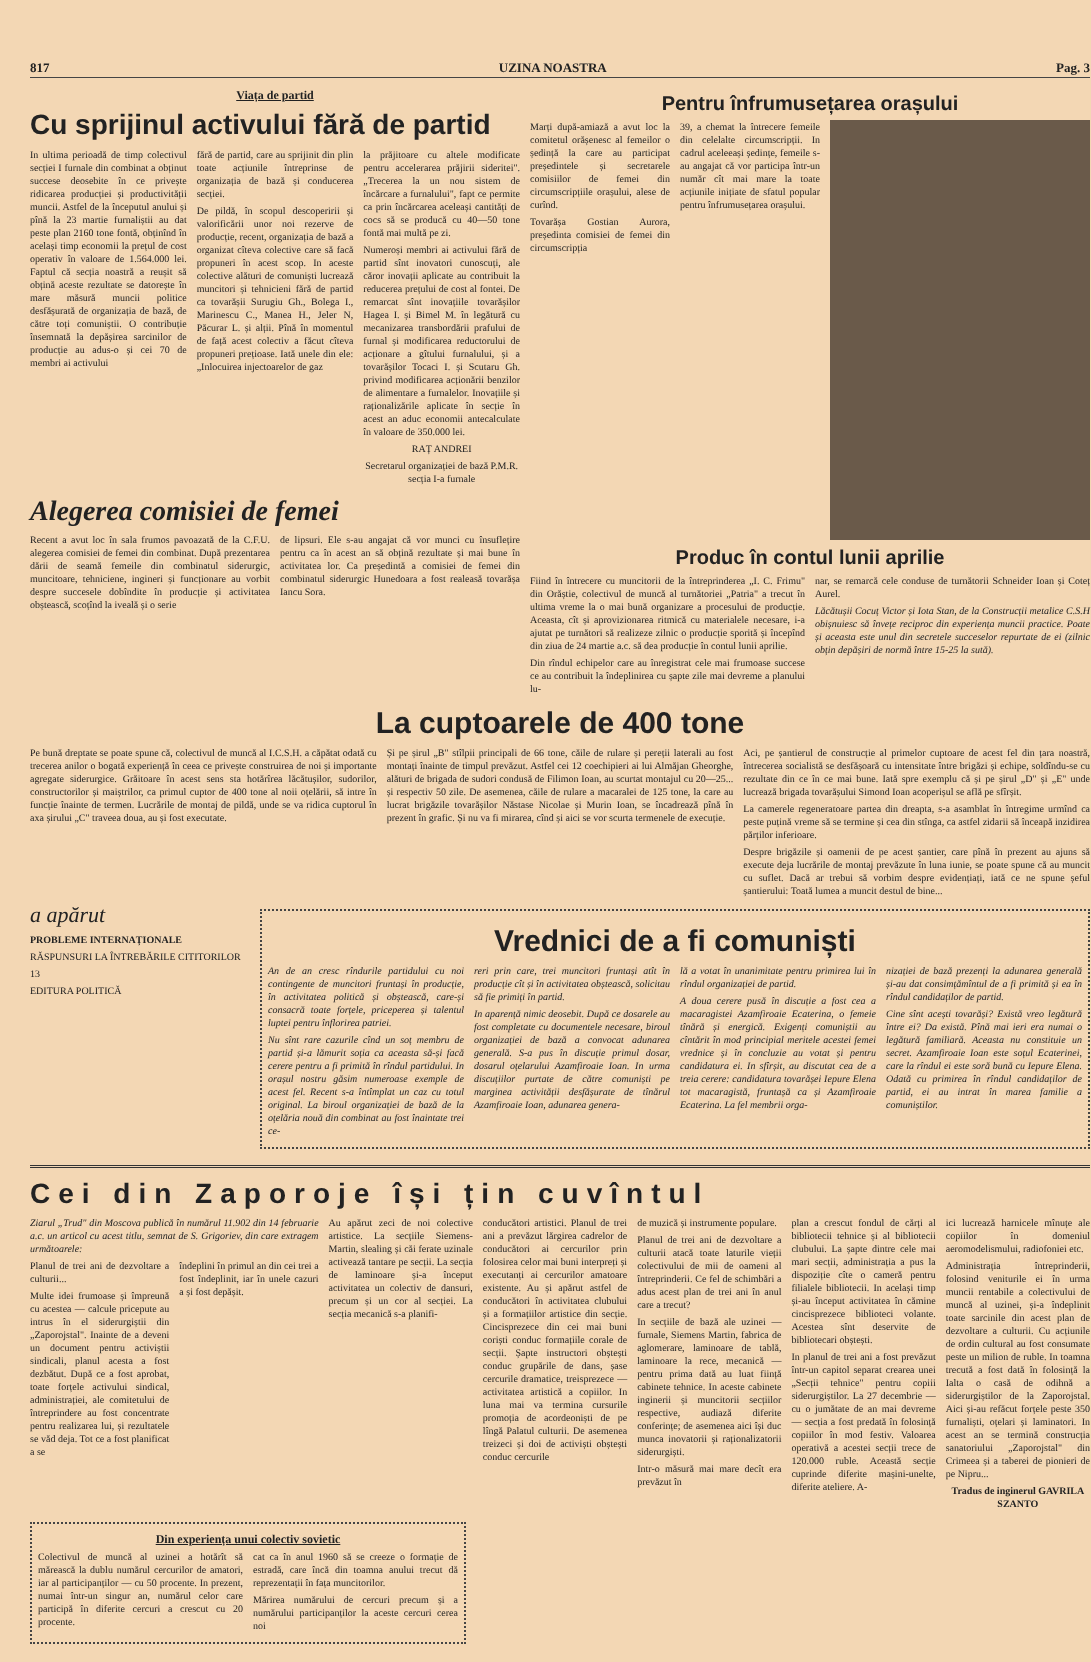817 UZINA NOASTRA Pag. 3
Viața de partid
Cu sprijinul activului fără de partid
In ultima perioadă de timp colectivul secției I furnale din combinat a obținut succese deosebite în ce privește ridicarea producției și productivității muncii. Astfel de la începutul anului și pînă la 23 martie furnaliștii au dat peste plan 2160 tone fontă, obținînd în același timp economii la prețul de cost operativ în valoare de 1.564.000 lei. Faptul că secția noastră a reușit să obțină aceste rezultate se datorește în mare măsură muncii politice desfășurată de organizația de bază, de către toți comuniștii. O contribuție însemnată la depășirea sarcinilor de producție au adus-o și cei 70 de membri ai activului
fără de partid, care au sprijinit din plin toate acțiunile întreprinse de organizația de bază și conducerea secției.
De pildă, în scopul descoperirii și valorificării unor noi rezerve de producție, recent, organizația de bază a organizat cîteva colective care să facă propuneri în acest scop. In aceste colective alături de comuniști lucrează muncitori și tehnicieni fără de partid ca tovarășii Surugiu Gh., Bolega I., Marinescu C., Manea H., Jeler N, Păcurar L. și alții. Pînă în momentul de față acest colectiv a făcut cîteva propuneri prețioase. Iată unele din ele: „Inlocuirea injectoarelor de gaz
la prăjitoare cu altele modificate pentru accelerarea prăjirii sideritei". „Trecerea la un nou sistem de încărcare a furnalului", fapt ce permite ca prin încărcarea aceleași cantități de cocs să se producă cu 40—50 tone fontă mai multă pe zi.
Numeroși membri ai activului fără de partid sînt inovatori cunoscuți, ale căror inovații aplicate au contribuit la reducerea prețului de cost al fontei. De remarcat sînt inovațiile tovarășilor Hagea I. și Bimel M. în legătură cu mecanizarea transbordării prafului de furnal și modificarea reductorului de acționare a gîtului furnalului, și a tovarășilor Tocaci I. și Scutaru Gh. privind modificarea acționării benzilor de alimentare a furnalelor. Inovațiile și raționalizările aplicate în secție în acest an aduc economii antecalculate în valoare de 350.000 lei.
RAȚ ANDREI
Secretarul organizației de bază P.M.R. secția I-a furnale
Alegerea comisiei de femei
Recent a avut loc în sala frumos pavoazată de la C.F.U. alegerea comisiei de femei din combinat. După prezentarea dării de seamă femeile din combinatul siderurgic, muncitoare, tehniciene, ingineri și funcționare au vorbit despre succesele dobîndite în producție și activitatea obștească, scoțînd la iveală și o serie
de lipsuri. Ele s-au angajat că vor munci cu însuflețire pentru ca în acest an să obțină rezultate și mai bune în activitatea lor. Ca președintă a comisiei de femei din combinatul siderurgic Hunedoara a fost realeasă tovarășa Iancu Sora.
Pentru înfrumusețarea orașului
Marți după-amiază a avut loc la comitetul orășenesc al femeilor o ședință la care au participat președintele și secretarele comisiilor de femei din circumscripțiile orașului, alese de curînd.
Tovarășa Gostian Aurora, președinta comisiei de femei din circumscripția
39, a chemat la întrecere femeile din celelalte circumscripții. In cadrul aceleeași ședințe, femeile s-au angajat că vor participa într-un număr cît mai mare la toate acțiunile inițiate de sfatul popular pentru înfrumusețarea orașului.
Produc în contul lunii aprilie
Fiind în întrecere cu muncitorii de la întreprinderea „I. C. Frimu" din Orăștie, colectivul de muncă al turnătoriei „Patria" a trecut în ultima vreme la o mai bună organizare a procesului de producție. Aceasta, cît și aprovizionarea ritmică cu materialele necesare, i-a ajutat pe turnători să realizeze zilnic o producție sporită și începînd din ziua de 24 martie a.c. să dea producție în contul lunii aprilie.
Din rîndul echipelor care au înregistrat cele mai frumoase succese ce au contribuit la îndeplinirea cu șapte zile mai devreme a planului lu-
nar, se remarcă cele conduse de turnătorii Schneider Ioan și Coteț Aurel.
Lăcătușii Cocuț Victor și Iota Stan, de la Construcții metalice C.S.H obișnuiesc să învețe reciproc din experiența muncii practice. Poate și aceasta este unul din secretele succeselor repurtate de ei (zilnic obțin depășiri de normă între 15-25 la sută).
La cuptoarele de 400 tone
Pe bună dreptate se poate spune că, colectivul de muncă al I.C.S.H. a căpătat odată cu trecerea anilor o bogată experiență în ceea ce privește construirea de noi și importante agregate siderurgice. Grăitoare în acest sens sta hotărîrea lăcătușilor, sudorilor, constructorilor și maiștrilor, ca primul cuptor de 400 tone al noii oțelării, să intre în funcție înainte de termen. Lucrările de montaj de pildă, unde se va ridica cuptorul în axa șirului „C" traveea doua, au și fost executate.
Și pe șirul „B" stîlpii principali de 66 tone, căile de rulare și pereții laterali au fost montați înainte de timpul prevăzut. Astfel cei 12 coechipieri ai lui Almăjan Gheorghe, alături de brigada de sudori condusă de Filimon Ioan, au scurtat montajul cu 20—25... și respectiv 50 zile. De asemenea, căile de rulare a macaralei de 125 tone, la care au lucrat brigăzile tovarășilor Năstase Nicolae și Murin Ioan, se încadrează pînă în prezent în grafic. Și nu va fi mirarea, cînd și aici se vor scurta termenele de execuție.
Aci, pe șantierul de construcție al primelor cuptoare de acest fel din țara noastră, întrecerea socialistă se desfășoară cu intensitate între brigăzi și echipe, soldîndu-se cu rezultate din ce în ce mai bune. Iată spre exemplu că și pe șirul „D" și „E" unde lucrează brigada tovarășului Simond Ioan acoperișul se află pe sfîrșit.
La camerele regeneratoare partea din dreapta, s-a asamblat în întregime urmînd ca peste puțină vreme să se termine și cea din stînga, ca astfel zidarii să înceapă inzidirea părților inferioare.
Despre brigăzile și oamenii de pe acest șantier, care pînă în prezent au ajuns să execute deja lucrările de montaj prevăzute în luna iunie, se poate spune că au muncit cu suflet. Dacă ar trebui să vorbim despre evidențiați, iată ce ne spune șeful șantierului: Toată lumea a muncit destul de bine...
a apărut
PROBLEME INTERNAȚIONALE
RĂSPUNSURI LA ÎNTREBĂRILE CITITORILOR
13
EDITURA POLITICĂ
Vrednici de a fi comuniști
An de an cresc rîndurile partidului cu noi contingente de muncitori fruntași în producție, în activitatea politică și obștească, care-și consacră toate forțele, priceperea și talentul luptei pentru înflorirea patriei.
Nu sînt rare cazurile cînd un soț membru de partid și-a lămurit soția ca aceasta să-și facă cerere pentru a fi primită în rîndul partidului. In orașul nostru găsim numeroase exemple de acest fel. Recent s-a întîmplat un caz cu totul original. La biroul organizației de bază de la oțelăria nouă din combinat au fost înaintate trei ce-
reri prin care, trei muncitori fruntași atît în producție cît și în activitatea obștească, solicitau să fie primiți în partid.
In aparență nimic deosebit. După ce dosarele au fost completate cu documentele necesare, biroul organizației de bază a convocat adunarea generală. S-a pus în discuție primul dosar, dosarul oțelarului Azamfiroaie Ioan. In urma discuțiilor purtate de către comuniști pe marginea activității desfășurate de tînărul Azamfiroaie Ioan, adunarea genera-
lă a votat în unanimitate pentru primirea lui în rîndul organizației de partid.
A doua cerere pusă în discuție a fost cea a macaragistei Azamfiroaie Ecaterina, o femeie tînără și energică. Exigenți comuniștii au cîntărit în mod principial meritele acestei femei vrednice și în concluzie au votat și pentru candidatura ei. In sfîrșit, au discutat cea de a treia cerere: candidatura tovarășei Iepure Elena tot macaragistă, fruntașă ca și Azamfiroaie Ecaterina. La fel membrii orga-
nizației de bază prezenți la adunarea generală și-au dat consimțămîntul de a fi primită și ea în rîndul candidaților de partid.
Cine sînt acești tovarăși? Există vreo legătură între ei? Da există. Pînă mai ieri era numai o legătură familiară. Aceasta nu constituie un secret. Azamfiroaie Ioan este soțul Ecaterinei, care la rîndul ei este soră bună cu Iepure Elena. Odată cu primirea în rîndul candidaților de partid, ei au intrat în marea familie a comuniștilor.
Cei din Zaporoje își țin cuvîntul
Ziarul „Trud" din Moscova publică în numărul 11.902 din 14 februarie a.c. un articol cu acest titlu, semnat de S. Grigoriev, din care extragem următoarele:
Planul de trei ani de dezvoltare a culturii...
Multe idei frumoase și împreună cu acestea — calcule pricepute au intrus în el siderurgiștii din „Zaporojstal". Inainte de a deveni un document pentru activiștii sindicali, planul acesta a fost dezbătut. După ce a fost aprobat, toate forțele activului sindical, administrației, ale comitetului de întreprindere au fost concentrate pentru realizarea lui, și rezultatele se văd deja. Tot ce a fost planificat a se
îndeplini în primul an din cei trei a fost îndeplinit, iar în unele cazuri a și fost depășit.
Au apărut zeci de noi colective artistice. La secțiile Siemens-Martin, slealing și căi ferate uzinale activează tantare pe secții. La secția de laminoare și-a început activitatea un colectiv de dansuri, precum și un cor al secției. La secția mecanică s-a planifi-
conducători artistici. Planul de trei ani a prevăzut lărgirea cadrelor de conducători ai cercurilor prin folosirea celor mai buni interpreți și executanți ai cercurilor amatoare existente. Au și apărut astfel de conducători în activitatea clubului și a formațiilor artistice din secție. Cincisprezece din cei mai buni coriști conduc formațiile corale de secții. Șapte instructori obștești conduc grupările de dans, șase cercurile dramatice, treisprezece — activitatea artistică a copiilor. In luna mai va termina cursurile promoția de acordeoniști de pe lîngă Palatul culturii. De asemenea treizeci și doi de activiști obștești conduc cercurile
de muzică și instrumente populare.
Planul de trei ani de dezvoltare a culturii atacă toate laturile vieții colectivului de mii de oameni al întreprinderii. Ce fel de schimbări a adus acest plan de trei ani în anul care a trecut?
In secțiile de bază ale uzinei — furnale, Siemens Martin, fabrica de aglomerare, laminoare de tablă, laminoare la rece, mecanică — pentru prima dată au luat ființă cabinete tehnice. In aceste cabinete inginerii și muncitorii secțiilor respective, audiază diferite conferințe; de asemenea aici își duc munca inovatorii și raționalizatorii siderurgiști.
Intr-o măsură mai mare decît era prevăzut în
plan a crescut fondul de cărți al bibliotecii tehnice și al bibliotecii clubului. La șapte dintre cele mai mari secții, administrația a pus la dispoziție cîte o cameră pentru filialele bibliotecii. In același timp și-au început activitatea în cămine cincisprezece biblioteci volante. Acestea sînt deservite de bibliotecari obștești.
In planul de trei ani a fost prevăzut într-un capitol separat crearea unei „Secții tehnice" pentru copiii siderurgiștilor. La 27 decembrie — cu o jumătate de an mai devreme — secția a fost predată în folosință copiilor în mod festiv. Valoarea operativă a acestei secții trece de 120.000 ruble. Această secție cuprinde diferite mașini-unelte, diferite ateliere. A-
ici lucrează harnicele mînuțe ale copiilor în domeniul aeromodelismului, radiofoniei etc.
Administrația întreprinderii, folosind veniturile ei în urma muncii rentabile a colectivului de muncă al uzinei, și-a îndeplinit toate sarcinile din acest plan de dezvoltare a culturii. Cu acțiunile de ordin cultural au fost consumate peste un milion de ruble. In toamna trecută a fost dată în folosință la Ialta o casă de odihnă a siderurgiștilor de la Zaporojstal. Aici și-au refăcut forțele peste 350 furnaliști, oțelari și laminatori. In acest an se termină construcția sanatoriului „Zaporojstal" din Crimeea și a taberei de pionieri de pe Nipru...
Tradus de inginerul GAVRILA SZANTO
Din experiența unui colectiv sovietic
Colectivul de muncă al uzinei a hotărît să mărească la dublu numărul cercurilor de amatori, iar al participanților — cu 50 procente. In prezent, numai într-un singur an, numărul celor care participă în diferite cercuri a crescut cu 20 procente.
cat ca în anul 1960 să se creeze o formație de estradă, care încă din toamna anului trecut dă reprezentații în fața muncitorilor.
Mărirea numărului de cercuri precum și a numărului participanților la aceste cercuri cerea noi